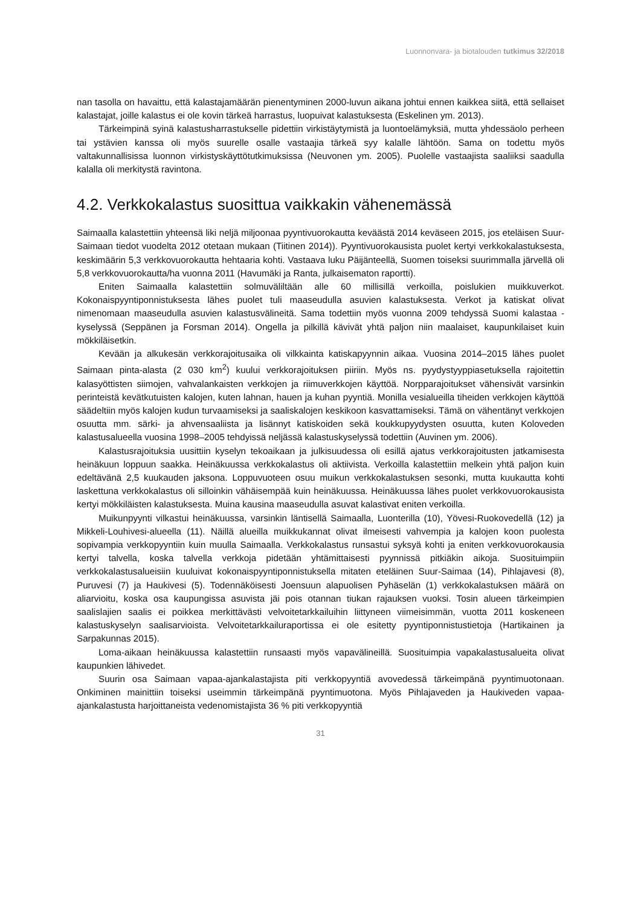Luonnonvara- ja biotalouden tutkimus 32/2018
nan tasolla on havaittu, että kalastajamäärän pienentyminen 2000-luvun aikana johtui ennen kaikkea siitä, että sellaiset kalastajat, joille kalastus ei ole kovin tärkeä harrastus, luopuivat kalastuksesta (Eskelinen ym. 2013).
Tärkeimpinä syinä kalastusharrastukselle pidettiin virkistäytymistä ja luontoelämyksiä, mutta yhdessäolo perheen tai ystävien kanssa oli myös suurelle osalle vastaajia tärkeä syy kalalle lähtöön. Sama on todettu myös valtakunnallisissa luonnon virkistyskäyttötutkimuksissa (Neuvonen ym. 2005). Puolelle vastaajista saaliiksi saadulla kalalla oli merkitystä ravintona.
4.2. Verkkokalastus suosittua vaikkakin vähenemässä
Saimaalla kalastettiin yhteensä liki neljä miljoonaa pyyntivuorokautta keväästä 2014 keväseen 2015, jos eteläisen Suur-Saimaan tiedot vuodelta 2012 otetaan mukaan (Tiitinen 2014)). Pyyntivuorokausista puolet kertyi verkkokalastuksesta, keskimäärin 5,3 verkkovuorokautta hehtaaria kohti. Vastaava luku Päijänteellä, Suomen toiseksi suurimmalla järvellä oli 5,8 verkkovuorokautta/ha vuonna 2011 (Havumäki ja Ranta, julkaisematon raportti).
Eniten Saimaalla kalastettiin solmuväliltään alle 60 millisillä verkoilla, poislukien muikkuverkot. Kokonaispyyntiponnistuksesta lähes puolet tuli maaseudulla asuvien kalastuksesta. Verkot ja katiskat olivat nimenomaan maaseudulla asuvien kalastusvälineitä. Sama todettiin myös vuonna 2009 tehdyssä Suomi kalastaa -kyselyssä (Seppänen ja Forsman 2014). Ongella ja pilkillä kävivät yhtä paljon niin maalaiset, kaupunkilaiset kuin mökkiläisetkin.
Kevään ja alkukesän verkkorajoitusaika oli vilkkainta katiskapyynnin aikaa. Vuosina 2014–2015 lähes puolet Saimaan pinta-alasta (2 030 km<sup>2</sup>) kuului verkkorajoituksen piiriin. Myös ns. pyydystyyppiasetuksella rajoitettin kalasyöttisten siimojen, vahvalankaisten verkkojen ja riimuverkkojen käyttöä. Norpparajoitukset vähensivät varsinkin perinteistä kevätkutuisten kalojen, kuten lahnan, hauen ja kuhan pyyntiä. Monilla vesialueilla tiheiden verkkojen käyttöä säädeltiin myös kalojen kudun turvaamiseksi ja saaliskalojen keskikoon kasvattamiseksi. Tämä on vähentänyt verkkojen osuutta mm. särki- ja ahvensaaliista ja lisännyt katiskoiden sekä koukkupyydysten osuutta, kuten Koloveden kalastusalueella vuosina 1998–2005 tehdyissä neljässä kalastuskyselyssä todettiin (Auvinen ym. 2006).
Kalastusrajoituksia uusittiin kyselyn tekoaikaan ja julkisuudessa oli esillä ajatus verkkorajoitusten jatkamisesta heinäkuun loppuun saakka. Heinäkuussa verkkokalastus oli aktiivista. Verkoilla kalastettiin melkein yhtä paljon kuin edeltävänä 2,5 kuukauden jaksona. Loppuvuoteen osuu muikun verkkokalastuksen sesonki, mutta kuukautta kohti laskettuna verkkokalastus oli silloinkin vähäisempää kuin heinäkuussa. Heinäkuussa lähes puolet verkkovuorokausista kertyi mökkiläisten kalastuksesta. Muina kausina maaseudulla asuvat kalastivat eniten verkoilla.
Muikunpyynti vilkastui heinäkuussa, varsinkin läntisellä Saimaalla, Luonterilla (10), Yövesi-Ruokovedellä (12) ja Mikkeli-Louhivesi-alueella (11). Näillä alueilla muikkukannat olivat ilmeisesti vahvempia ja kalojen koon puolesta sopivampia verkkopyyntiin kuin muulla Saimaalla. Verkkokalastus runsastui syksyä kohti ja eniten verkkovuorokausia kertyi talvella, koska talvella verkkoja pidetään yhtämittaisesti pyynnissä pitkiäkin aikoja. Suosituimpiin verkkokalastusalueisiin kuuluivat kokonaispyyntiponnistuksella mitaten eteläinen Suur-Saimaa (14), Pihlajavesi (8), Puruvesi (7) ja Haukivesi (5). Todennäköisesti Joensuun alapuolisen Pyhäselän (1) verkkokalastuksen määrä on aliarvioitu, koska osa kaupungissa asuvista jäi pois otannan tiukan rajauksen vuoksi. Tosin alueen tärkeimpien saalislajien saalis ei poikkea merkittävästi velvoitetarkkailuihin liittyneen viimeisimmän, vuotta 2011 koskeneen kalastuskyselyn saalisarvioista. Velvoitetarkkailuraportissa ei ole esitetty pyyntiponnistustietoja (Hartikainen ja Sarpakunnas 2015).
Loma-aikaan heinäkuussa kalastettiin runsaasti myös vapavälineillä. Suosituimpia vapakalastusalueita olivat kaupunkien lähivedet.
Suurin osa Saimaan vapaa-ajankalastajista piti verkkopyyntiä avovedessä tärkeimpänä pyyntimuotonaan. Onkiminen mainittiin toiseksi useimmin tärkeimpänä pyyntimuotona. Myös Pihlajaveden ja Haukiveden vapaa-ajankalastusta harjoittaneista vedenomistajista 36 % piti verkkopyyntiä
31